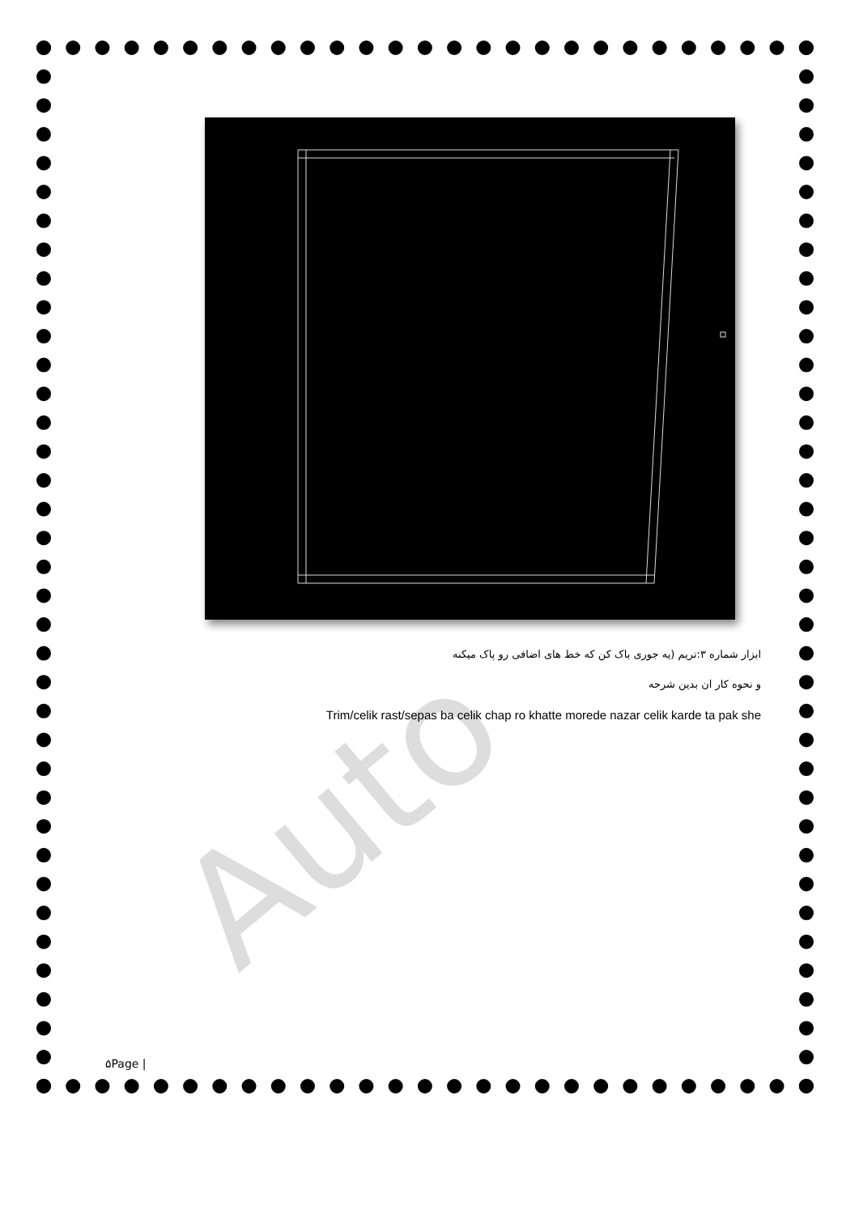Auto
ابزار شماره ۳:تریم (یه جوری باک کن که خط های اضافی رو پاک میکنه
و نحوه کار ان بدین شرحه
Trim/celik rast/sepas ba celik chap ro khatte morede nazar celik karde ta pak she
۵Page |